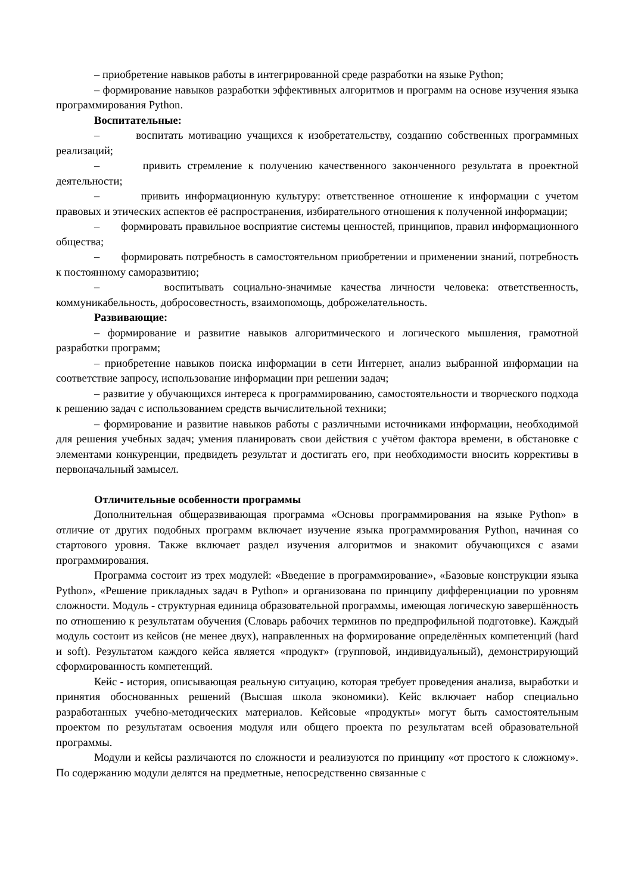– приобретение навыков работы в интегрированной среде разработки на языке Python;
– формирование навыков разработки эффективных алгоритмов и программ на основе изучения языка программирования Python.
Воспитательные:
– воспитать мотивацию учащихся к изобретательству, созданию собственных программных реализаций;
– привить стремление к получению качественного законченного результата в проектной деятельности;
– привить информационную культуру: ответственное отношение к информации с учетом правовых и этических аспектов её распространения, избирательного отношения к полученной информации;
– формировать правильное восприятие системы ценностей, принципов, правил информационного общества;
– формировать потребность в самостоятельном приобретении и применении знаний, потребность к постоянному саморазвитию;
– воспитывать социально-значимые качества личности человека: ответственность, коммуникабельность, добросовестность, взаимопомощь, доброжелательность.
Развивающие:
– формирование и развитие навыков алгоритмического и логического мышления, грамотной разработки программ;
– приобретение навыков поиска информации в сети Интернет, анализ выбранной информации на соответствие запросу, использование информации при решении задач;
– развитие у обучающихся интереса к программированию, самостоятельности и творческого подхода к решению задач с использованием средств вычислительной техники;
– формирование и развитие навыков работы с различными источниками информации, необходимой для решения учебных задач; умения планировать свои действия с учётом фактора времени, в обстановке с элементами конкуренции, предвидеть результат и достигать его, при необходимости вносить коррективы в первоначальный замысел.
Отличительные особенности программы
Дополнительная общеразвивающая программа «Основы программирования на языке Python» в отличие от других подобных программ включает изучение языка программирования Python, начиная со стартового уровня. Также включает раздел изучения алгоритмов и знакомит обучающихся с азами программирования.
Программа состоит из трех модулей: «Введение в программирование», «Базовые конструкции языка Python», «Решение прикладных задач в Python» и организована по принципу дифференциации по уровням сложности. Модуль - структурная единица образовательной программы, имеющая логическую завершённость по отношению к результатам обучения (Словарь рабочих терминов по предпрофильной подготовке). Каждый модуль состоит из кейсов (не менее двух), направленных на формирование определённых компетенций (hard и soft). Результатом каждого кейса является «продукт» (групповой, индивидуальный), демонстрирующий сформированность компетенций.
Кейс - история, описывающая реальную ситуацию, которая требует проведения анализа, выработки и принятия обоснованных решений (Высшая школа экономики). Кейс включает набор специально разработанных учебно-методических материалов. Кейсовые «продукты» могут быть самостоятельным проектом по результатам освоения модуля или общего проекта по результатам всей образовательной программы.
Модули и кейсы различаются по сложности и реализуются по принципу «от простого к сложному». По содержанию модули делятся на предметные, непосредственно связанные с